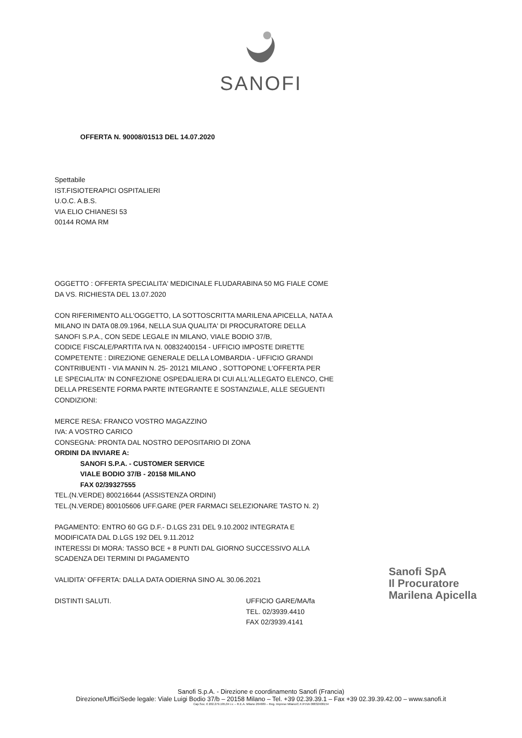SANOFI
OFFERTA N. 90008/01513 DEL 14.07.2020
Spettabile
IST.FISIOTERAPICI OSPITALIERI
U.O.C. A.B.S.
VIA ELIO CHIANESI 53
00144 ROMA RM
OGGETTO : OFFERTA SPECIALITA' MEDICINALE FLUDARABINA 50 MG FIALE COME
DA VS. RICHIESTA DEL 13.07.2020
CON RIFERIMENTO ALL'OGGETTO, LA SOTTOSCRITTA MARILENA APICELLA, NATA A
MILANO IN DATA 08.09.1964, NELLA SUA QUALITA' DI PROCURATORE DELLA
SANOFI S.P.A., CON SEDE LEGALE IN MILANO, VIALE BODIO 37/B,
CODICE FISCALE/PARTITA IVA N. 00832400154 - UFFICIO IMPOSTE DIRETTE
COMPETENTE : DIREZIONE GENERALE DELLA LOMBARDIA - UFFICIO GRANDI
CONTRIBUENTI - VIA MANIN N. 25- 20121 MILANO , SOTTOPONE L'OFFERTA PER
LE SPECIALITA' IN CONFEZIONE OSPEDALIERA DI CUI ALL'ALLEGATO ELENCO, CHE
DELLA PRESENTE FORMA PARTE INTEGRANTE E SOSTANZIALE, ALLE SEGUENTI
CONDIZIONI:
MERCE RESA: FRANCO VOSTRO MAGAZZINO
IVA: A VOSTRO CARICO
CONSEGNA: PRONTA DAL NOSTRO DEPOSITARIO DI ZONA
ORDINI DA INVIARE A:
SANOFI S.P.A. - CUSTOMER SERVICE
VIALE BODIO 37/B - 20158 MILANO
FAX 02/39327555
TEL.(N.VERDE) 800216644 (ASSISTENZA ORDINI)
TEL.(N.VERDE) 800105606 UFF.GARE (PER FARMACI SELEZIONARE TASTO N. 2)
PAGAMENTO: ENTRO 60 GG D.F.- D.LGS 231 DEL 9.10.2002 INTEGRATA E
MODIFICATA DAL D.LGS 192 DEL 9.11.2012
INTERESSI DI MORA: TASSO BCE + 8 PUNTI DAL GIORNO SUCCESSIVO ALLA
SCADENZA DEI TERMINI DI PAGAMENTO
VALIDITA' OFFERTA: DALLA DATA ODIERNA SINO AL 30.06.2021
DISTINTI SALUTI. UFFICIO GARE/MA/fa
TEL. 02/3939.4410
FAX 02/3939.4141
Sanofi SpA
Il Procuratore
Marilena Apicella
Sanofi S.p.A. - Direzione e coordinamento Sanofi (Francia)
Direzione/Uffici/Sede legale: Viale Luigi Bodio 37/b – 20158 Milano – Tel. +39 02.39.39.1 – Fax +39 02.39.39.42.00 – www.sanofi.it
Cap.Soc. € 202.279.195,04 i.v. – R.E.A. Milano 264689 – Reg. Imprese Milano/C.F./P.IVA 00832400154